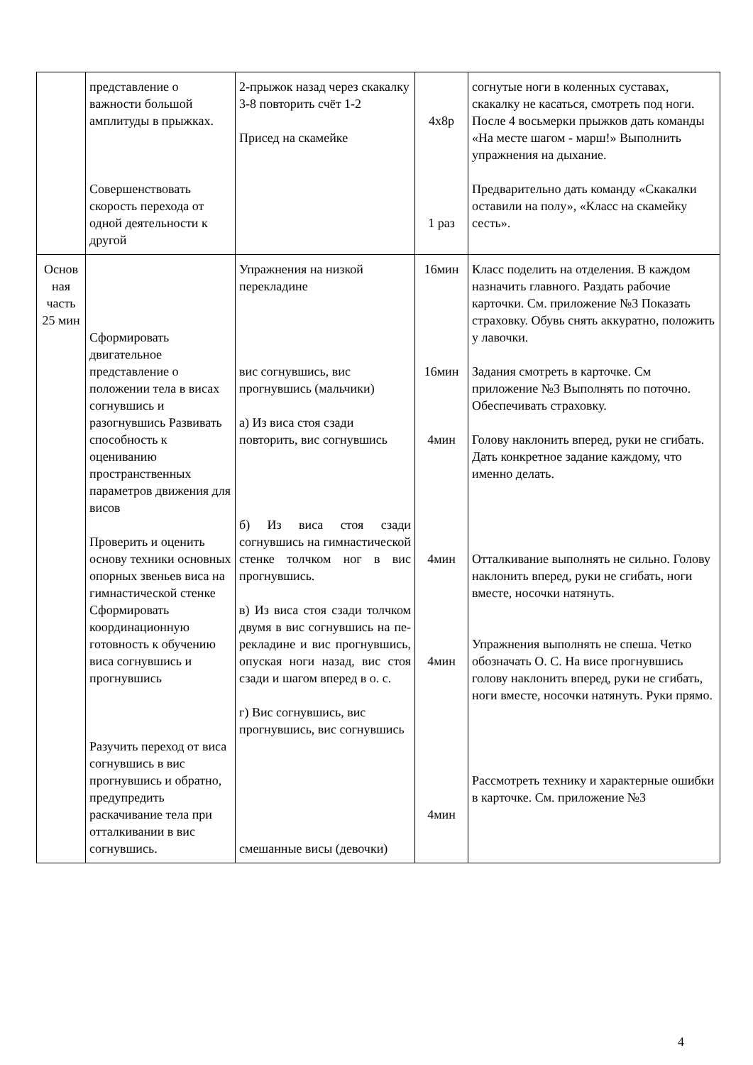| | представление о важности большой амплитуды в прыжках. Совершенствовать скорость перехода от одной деятельности к другой | 2-прыжок назад через скакалку 3-8 повторить счёт 1-2 Присед на скамейке | 4х8р 1 раз | согнутые ноги в коленных суставах, скакалку не касаться, смотреть под ноги. После 4 восьмерки прыжков дать команды «На месте шагом - марш!» Выполнить упражнения на дыхание. Предварительно дать команду «Скакалки оставили на полу», «Класс на скамейку сесть». |
| Основ ная часть 25 мин | Сформировать двигательное представление о положении тела в висах согнувшись и разогнувшись Развивать способность к оцениванию пространственных параметров движения для висов Проверить и оценить основу техники основных опорных звеньев виса на гимнастической стенке Сформировать координационную готовность к обучению виса согнувшись и прогнувшись Разучить переход от виса согнувшись в вис прогнувшись и обратно, предупредить раскачивание тела при отталкивании в вис согнувшись. | Упражнения на низкой перекладине вис согнувшись, вис прогнувшись (мальчики) а) Из виса стоя сзади повторить, вис согнувшись б) Из виса стоя сзади согнувшись на гимнастической стенке толчком ног в вис прогнувшись. в) Из виса стоя сзади толчком двумя в вис согнувшись на пе-рекладине и вис прогнувшись, опуская ноги назад, вис стоя сзади и шагом вперед в о. с. г) Вис согнувшись, вис прогнувшись, вис согнувшись смешанные висы (девочки) | 16мин 16мин 4мин 4мин 4мин 4мин | Класс поделить на отделения. В каждом назначить главного. Раздать рабочие карточки. См. приложение №3 Показать страховку. Обувь снять аккуратно, положить у лавочки. Задания смотреть в карточке. См приложение №3 Выполнять по поточно. Обеспечивать страховку. Голову наклонить вперед, руки не сгибать. Дать конкретное задание каждому, что именно делать. Отталкивание выполнять не сильно. Голову наклонить вперед, руки не сгибать, ноги вместе, носочки натянуть. Упражнения выполнять не спеша. Четко обозначать О. С. На висе прогнувшись голову наклонить вперед, руки не сгибать, ноги вместе, носочки натянуть. Руки прямо. Рассмотреть технику и характерные ошибки в карточке. См. приложение №3 |
4